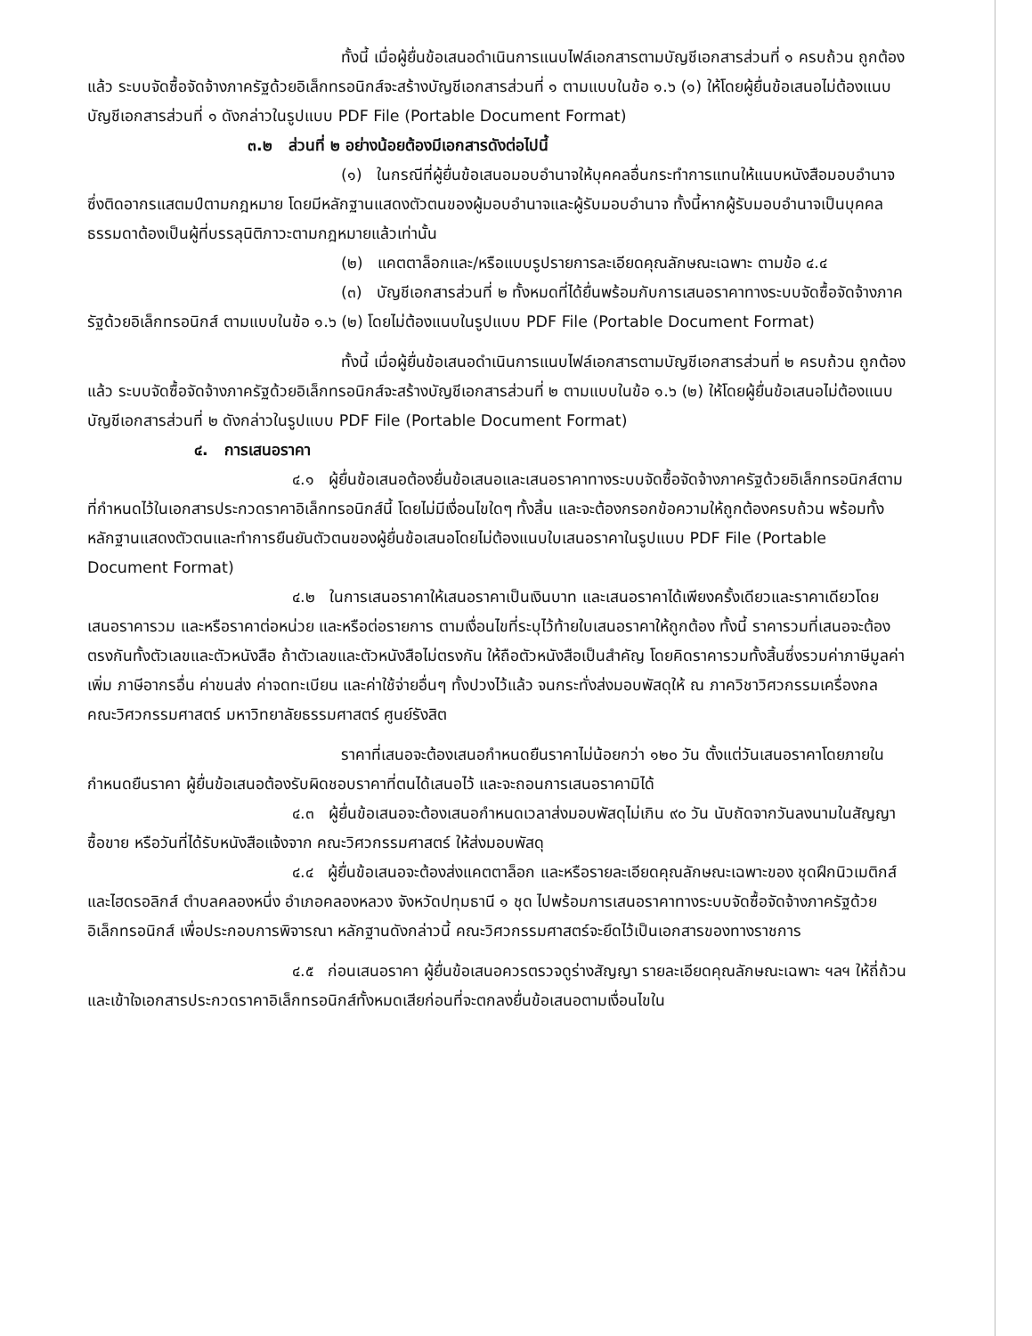ทั้งนี้ เมื่อผู้ยื่นข้อเสนอดำเนินการแนบไฟล์เอกสารตามบัญชีเอกสารส่วนที่ ๑ ครบถ้วน ถูกต้องแล้ว ระบบจัดซื้อจัดจ้างภาครัฐด้วยอิเล็กทรอนิกส์จะสร้างบัญชีเอกสารส่วนที่ ๑ ตามแบบในข้อ ๑.๖ (๑) ให้โดยผู้ยื่นข้อเสนอไม่ต้องแนบบัญชีเอกสารส่วนที่ ๑ ดังกล่าวในรูปแบบ PDF File (Portable Document Format)
๓.๒ ส่วนที่ ๒ อย่างน้อยต้องมีเอกสารดังต่อไปนี้
(๑) ในกรณีที่ผู้ยื่นข้อเสนอมอบอำนาจให้บุคคลอื่นกระทำการแทนให้แนบหนังสือมอบอำนาจซึ่งติดอากรแสตมป์ตามกฎหมาย โดยมีหลักฐานแสดงตัวตนของผู้มอบอำนาจและผู้รับมอบอำนาจ ทั้งนี้หากผู้รับมอบอำนาจเป็นบุคคลธรรมดาต้องเป็นผู้ที่บรรลุนิติภาวะตามกฎหมายแล้วเท่านั้น
(๒) แคตตาล็อกและ/หรือแบบรูปรายการละเอียดคุณลักษณะเฉพาะ ตามข้อ ๔.๔
(๓) บัญชีเอกสารส่วนที่ ๒ ทั้งหมดที่ได้ยื่นพร้อมกับการเสนอราคาทางระบบจัดซื้อจัดจ้างภาครัฐด้วยอิเล็กทรอนิกส์ ตามแบบในข้อ ๑.๖ (๒) โดยไม่ต้องแนบในรูปแบบ PDF File (Portable Document Format)
ทั้งนี้ เมื่อผู้ยื่นข้อเสนอดำเนินการแนบไฟล์เอกสารตามบัญชีเอกสารส่วนที่ ๒ ครบถ้วน ถูกต้องแล้ว ระบบจัดซื้อจัดจ้างภาครัฐด้วยอิเล็กทรอนิกส์จะสร้างบัญชีเอกสารส่วนที่ ๒ ตามแบบในข้อ ๑.๖ (๒) ให้โดยผู้ยื่นข้อเสนอไม่ต้องแนบบัญชีเอกสารส่วนที่ ๒ ดังกล่าวในรูปแบบ PDF File (Portable Document Format)
๔. การเสนอราคา
๔.๑ ผู้ยื่นข้อเสนอต้องยื่นข้อเสนอและเสนอราคาทางระบบจัดซื้อจัดจ้างภาครัฐด้วยอิเล็กทรอนิกส์ตามที่กำหนดไว้ในเอกสารประกวดราคาอิเล็กทรอนิกส์นี้ โดยไม่มีเงื่อนไขใดๆ ทั้งสิ้น และจะต้องกรอกข้อความให้ถูกต้องครบถ้วน พร้อมทั้งหลักฐานแสดงตัวตนและทำการยืนยันตัวตนของผู้ยื่นข้อเสนอโดยไม่ต้องแนบใบเสนอราคาในรูปแบบ PDF File (Portable Document Format)
๔.๒ ในการเสนอราคาให้เสนอราคาเป็นเงินบาท และเสนอราคาได้เพียงครั้งเดียวและราคาเดียวโดยเสนอราคารวม และหรือราคาต่อหน่วย และหรือต่อรายการ ตามเงื่อนไขที่ระบุไว้ท้ายใบเสนอราคาให้ถูกต้อง ทั้งนี้ ราคารวมที่เสนอจะต้องตรงกันทั้งตัวเลขและตัวหนังสือ ถ้าตัวเลขและตัวหนังสือไม่ตรงกัน ให้ถือตัวหนังสือเป็นสำคัญ โดยคิดราคารวมทั้งสิ้นซึ่งรวมค่าภาษีมูลค่าเพิ่ม ภาษีอากรอื่น ค่าขนส่ง ค่าจดทะเบียน และค่าใช้จ่ายอื่นๆ ทั้งปวงไว้แล้ว จนกระทั่งส่งมอบพัสดุให้ ณ ภาควิชาวิศวกรรมเครื่องกล คณะวิศวกรรมศาสตร์ มหาวิทยาลัยธรรมศาสตร์ ศูนย์รังสิต
ราคาที่เสนอจะต้องเสนอกำหนดยืนราคาไม่น้อยกว่า ๑๒๐ วัน ตั้งแต่วันเสนอราคาโดยภายในกำหนดยืนราคา ผู้ยื่นข้อเสนอต้องรับผิดชอบราคาที่ตนได้เสนอไว้ และจะถอนการเสนอราคามิได้
๔.๓ ผู้ยื่นข้อเสนอจะต้องเสนอกำหนดเวลาส่งมอบพัสดุไม่เกิน ๙๐ วัน นับถัดจากวันลงนามในสัญญาซื้อขาย หรือวันที่ได้รับหนังสือแจ้งจาก คณะวิศวกรรมศาสตร์ ให้ส่งมอบพัสดุ
๔.๔ ผู้ยื่นข้อเสนอจะต้องส่งแคตตาล็อก และหรือรายละเอียดคุณลักษณะเฉพาะของ ชุดฝึกนิวเมติกส์และไฮดรอลิกส์ ตำบลคลองหนึ่ง อำเภอคลองหลวง จังหวัดปทุมธานี ๑ ชุด ไปพร้อมการเสนอราคาทางระบบจัดซื้อจัดจ้างภาครัฐด้วยอิเล็กทรอนิกส์ เพื่อประกอบการพิจารณา หลักฐานดังกล่าวนี้ คณะวิศวกรรมศาสตร์จะยึดไว้เป็นเอกสารของทางราชการ
๔.๕ ก่อนเสนอราคา ผู้ยื่นข้อเสนอควรตรวจดูร่างสัญญา รายละเอียดคุณลักษณะเฉพาะ ฯลฯ ให้ถี่ถ้วนและเข้าใจเอกสารประกวดราคาอิเล็กทรอนิกส์ทั้งหมดเสียก่อนที่จะตกลงยื่นข้อเสนอตามเงื่อนไขใน